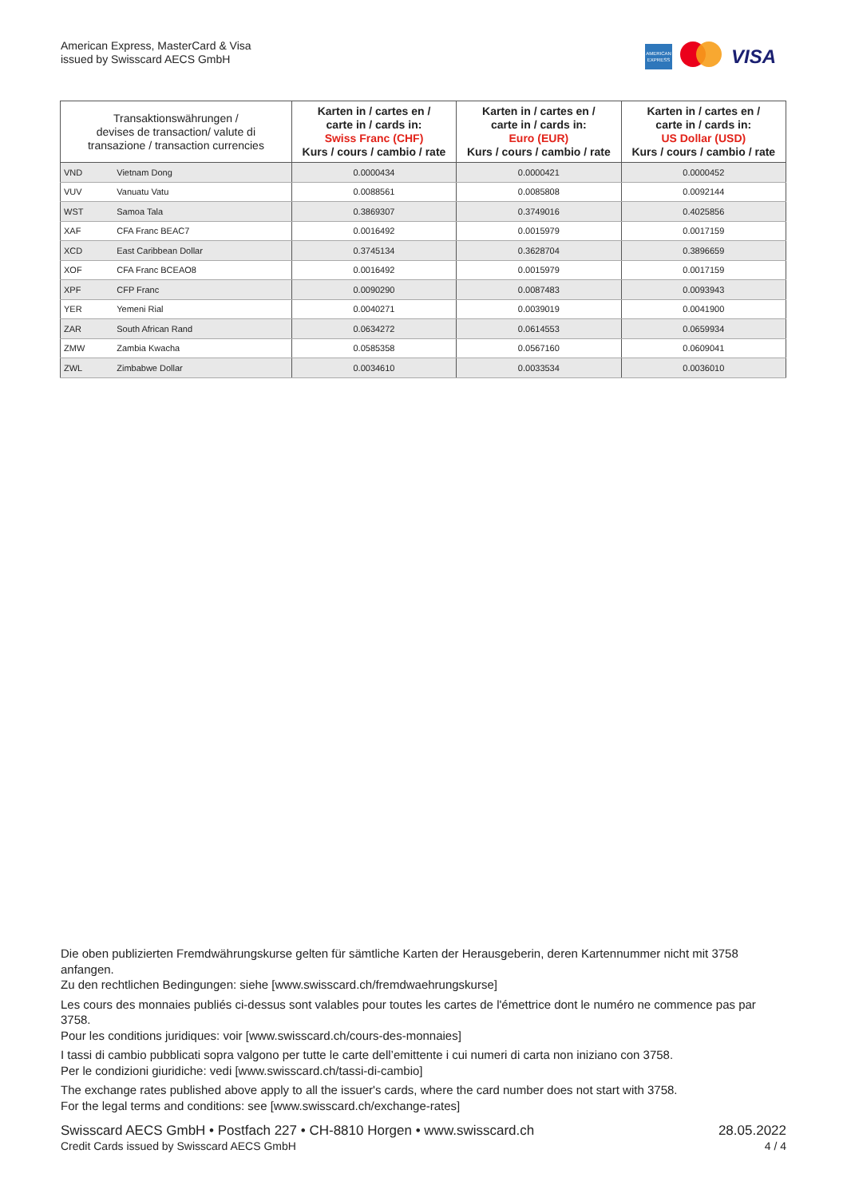American Express, MasterCard & Visa
issued by Swisscard AECS GmbH
AMERICAN EXPRESS
VISA
| Transaktionswährungen / devises de transaction/ valute di transazione / transaction currencies | | Karten in / cartes en / carte in / cards in: Swiss Franc (CHF) Kurs / cours / cambio / rate | Karten in / cartes en / carte in / cards in: Euro (EUR) Kurs / cours / cambio / rate | Karten in / cartes en / carte in / cards in: US Dollar (USD) Kurs / cours / cambio / rate |
| --- | --- | --- | --- | --- |
| VND | Vietnam Dong | 0.0000434 | 0.0000421 | 0.0000452 |
| VUV | Vanuatu Vatu | 0.0088561 | 0.0085808 | 0.0092144 |
| WST | Samoa Tala | 0.3869307 | 0.3749016 | 0.4025856 |
| XAF | CFA Franc BEAC7 | 0.0016492 | 0.0015979 | 0.0017159 |
| XCD | East Caribbean Dollar | 0.3745134 | 0.3628704 | 0.3896659 |
| XOF | CFA Franc BCEAO8 | 0.0016492 | 0.0015979 | 0.0017159 |
| XPF | CFP Franc | 0.0090290 | 0.0087483 | 0.0093943 |
| YER | Yemeni Rial | 0.0040271 | 0.0039019 | 0.0041900 |
| ZAR | South African Rand | 0.0634272 | 0.0614553 | 0.0659934 |
| ZMW | Zambia Kwacha | 0.0585358 | 0.0567160 | 0.0609041 |
| ZWL | Zimbabwe Dollar | 0.0034610 | 0.0033534 | 0.0036010 |
Die oben publizierten Fremdwährungskurse gelten für sämtliche Karten der Herausgeberin, deren Kartennummer nicht mit 3758 anfangen.
Zu den rechtlichen Bedingungen: siehe [www.swisscard.ch/fremdwaehrungskurse]
Les cours des monnaies publiés ci-dessus sont valables pour toutes les cartes de l'émettrice dont le numéro ne commence pas par 3758.
Pour les conditions juridiques: voir [www.swisscard.ch/cours-des-monnaies]
I tassi di cambio pubblicati sopra valgono per tutte le carte dell’emittente i cui numeri di carta non iniziano con 3758.
Per le condizioni giuridiche: vedi [www.swisscard.ch/tassi-di-cambio]
The exchange rates published above apply to all the issuer's cards, where the card number does not start with 3758.
For the legal terms and conditions: see [www.swisscard.ch/exchange-rates]
Swisscard AECS GmbH • Postfach 227 • CH-8810 Horgen • www.swisscard.ch
Credit Cards issued by Swisscard AECS GmbH
28.05.2022
4 / 4